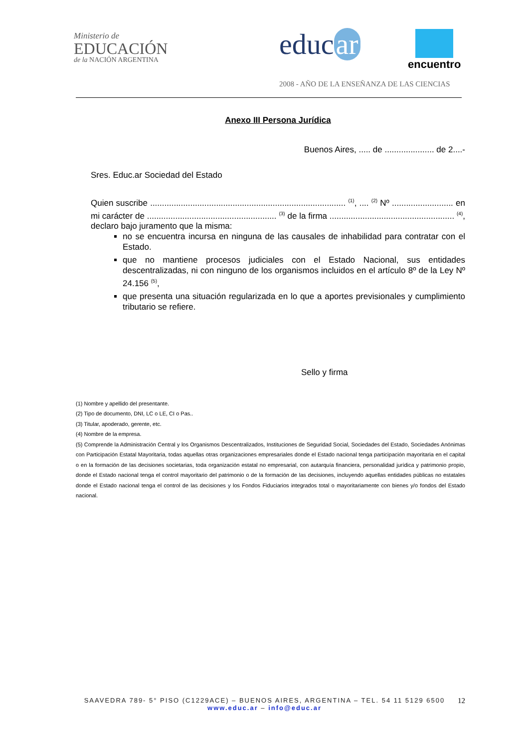Ministerio de
EDUCACIÓN
de la NACIÓN ARGENTINA
educ ar encuentro
2008 - AÑO DE LA ENSEÑANZA DE LAS CIENCIAS
Anexo III Persona Jurídica
Buenos Aires, ..... de ..................... de 2....-
Sres. Educ.ar Sociedad del Estado
Quien suscribe ................................................................................... <sup>(1)</sup>, .... <sup>(2)</sup> Nº .......................... en mi carácter de ....................................................... <sup>(3)</sup> de la firma ..................................................... <sup>(4)</sup>, declaro bajo juramento que la misma:
no se encuentra incursa en ninguna de las causales de inhabilidad para contratar con el Estado.
que no mantiene procesos judiciales con el Estado Nacional, sus entidades descentralizadas, ni con ninguno de los organismos incluidos en el artículo 8º de la Ley Nº 24.156 <sup>(5)</sup>,
que presenta una situación regularizada en lo que a aportes previsionales y cumplimiento tributario se refiere.
Sello y firma
(1) Nombre y apellido del presentante.
(2) Tipo de documento, DNI, LC o LE, CI o Pas..
(3) Titular, apoderado, gerente, etc.
(4) Nombre de la empresa.
(5) Comprende la Administración Central y los Organismos Descentralizados, Instituciones de Seguridad Social, Sociedades del Estado, Sociedades Anónimas con Participación Estatal Mayoritaria, todas aquellas otras organizaciones empresariales donde el Estado nacional tenga participación mayoritaria en el capital o en la formación de las decisiones societarias, toda organización estatal no empresarial, con autarquía financiera, personalidad jurídica y patrimonio propio, donde el Estado nacional tenga el control mayoritario del patrimonio o de la formación de las decisiones, incluyendo aquellas entidades públicas no estatales donde el Estado nacional tenga el control de las decisiones y los Fondos Fiduciarios integrados total o mayoritariamente con bienes y/o fondos del Estado nacional.
SAAVEDRA 789- 5° PISO (C1229ACE) – BUENOS AIRES, ARGENTINA – TEL. 54 11 5129 6500
www.educ.ar – info@educ.ar
12